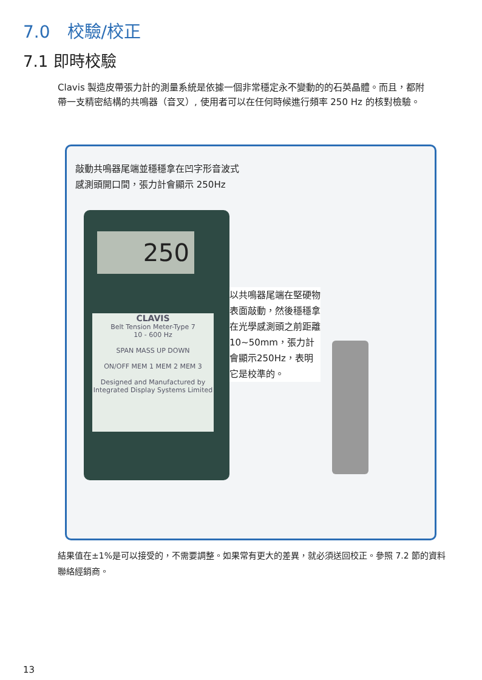7.0　校驗/校正
7.1 即時校驗
Clavis 製造皮帶張力計的測量系統是依據一個非常穩定永不變動的的石英晶體。而且，都附帶一支精密結構的共鳴器（音叉）, 使用者可以在任何時候進行頻率 250 Hz 的核對檢驗。
敲動共鳴器尾端並穩穩拿在凹字形音波式
感測頭開口間，張力計會顯示 250Hz
250
CLAVIS
Belt Tension Meter-Type 7
10 - 600 Hz
SPAN MASS UP DOWN
ON/OFF MEM 1 MEM 2 MEM 3
Designed and Manufactured by Integrated Display Systems Limited
以共鳴器尾端在堅硬物表面敲動，然後穩穩拿在光學感測頭之前距離 10~50mm，張力計會顯示250Hz，表明它是校準的。
結果值在±1%是可以接受的，不需要調整。如果常有更大的差異，就必須送回校正。參照 7.2 節的資料聯絡經銷商。
13